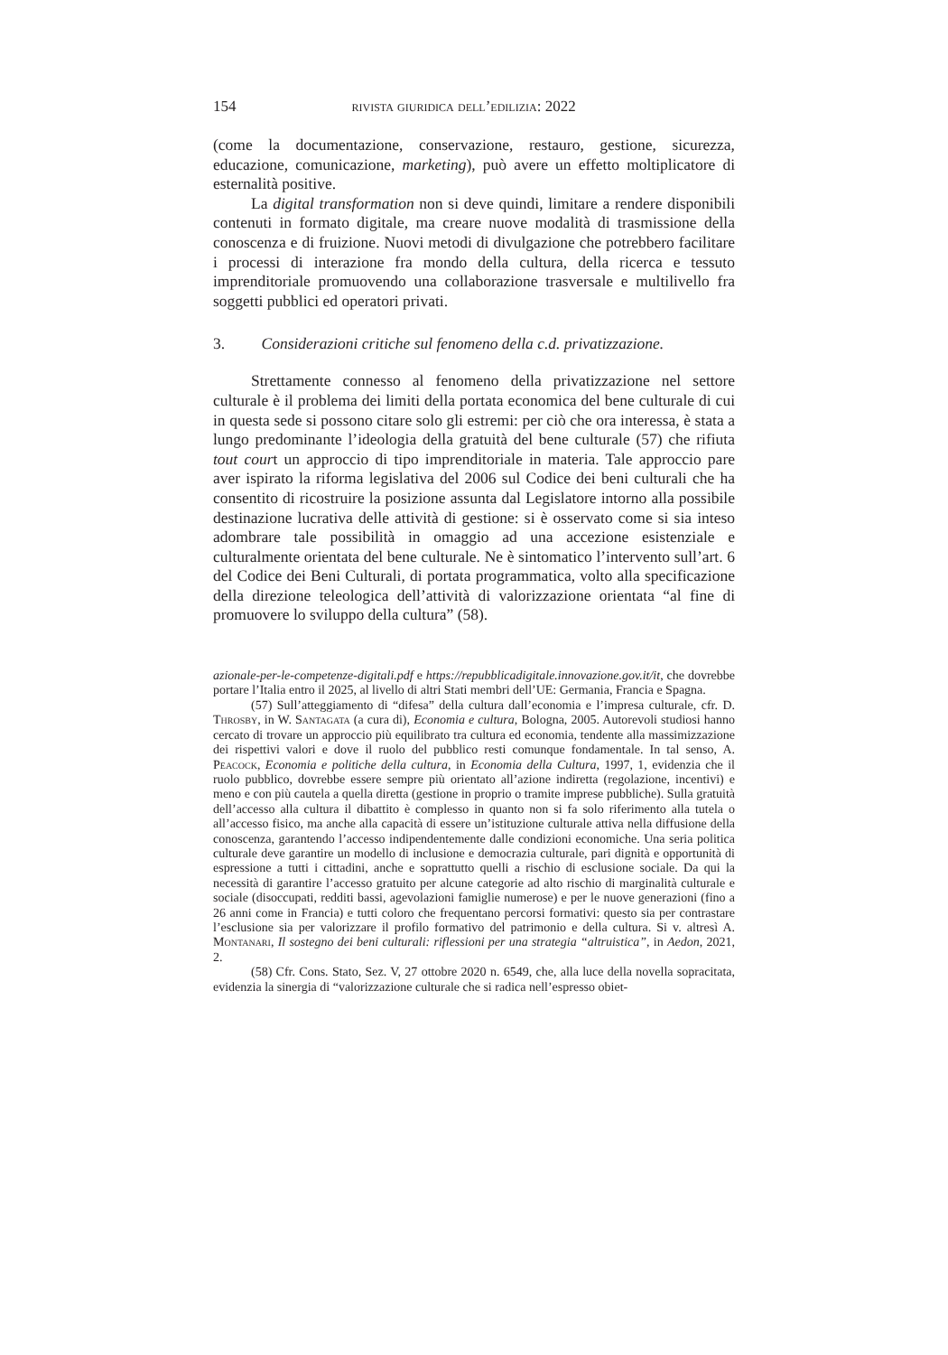154 rivista giuridica dell’edilizia: 2022
(come la documentazione, conservazione, restauro, gestione, sicurezza, educazione, comunicazione, marketing), può avere un effetto moltiplicatore di esternalità positive.
La digital transformation non si deve quindi, limitare a rendere disponibili contenuti in formato digitale, ma creare nuove modalità di trasmissione della conoscenza e di fruizione. Nuovi metodi di divulgazione che potrebbero facilitare i processi di interazione fra mondo della cultura, della ricerca e tessuto imprenditoriale promuovendo una collaborazione trasversale e multilivello fra soggetti pubblici ed operatori privati.
3. Considerazioni critiche sul fenomeno della c.d. privatizzazione.
Strettamente connesso al fenomeno della privatizzazione nel settore culturale è il problema dei limiti della portata economica del bene culturale di cui in questa sede si possono citare solo gli estremi: per ciò che ora interessa, è stata a lungo predominante l’ideologia della gratuità del bene culturale (57) che rifiuta tout court un approccio di tipo imprenditoriale in materia. Tale approccio pare aver ispirato la riforma legislativa del 2006 sul Codice dei beni culturali che ha consentito di ricostruire la posizione assunta dal Legislatore intorno alla possibile destinazione lucrativa delle attività di gestione: si è osservato come si sia inteso adombrare tale possibilità in omaggio ad una accezione esistenziale e culturalmente orientata del bene culturale. Ne è sintomatico l’intervento sull’art. 6 del Codice dei Beni Culturali, di portata programmatica, volto alla specificazione della direzione teleologica dell’attività di valorizzazione orientata “al fine di promuovere lo sviluppo della cultura” (58).
azionale-per-le-competenze-digitali.pdf e https://repubblicadigitale.innovazione.gov.it/it, che dovrebbe portare l’Italia entro il 2025, al livello di altri Stati membri dell’UE: Germania, Francia e Spagna.
(57) Sull’atteggiamento di “difesa” della cultura dall’economia e l’impresa culturale, cfr. D. Throsby, in W. Santagata (a cura di), Economia e cultura, Bologna, 2005. Autorevoli studiosi hanno cercato di trovare un approccio più equilibrato tra cultura ed economia, tendente alla massimizzazione dei rispettivi valori e dove il ruolo del pubblico resti comunque fondamentale. In tal senso, A. Peacock, Economia e politiche della cultura, in Economia della Cultura, 1997, 1, evidenzia che il ruolo pubblico, dovrebbe essere sempre più orientato all’azione indiretta (regolazione, incentivi) e meno e con più cautela a quella diretta (gestione in proprio o tramite imprese pubbliche). Sulla gratuità dell’accesso alla cultura il dibattito è complesso in quanto non si fa solo riferimento alla tutela o all’accesso fisico, ma anche alla capacità di essere un’istituzione culturale attiva nella diffusione della conoscenza, garantendo l’accesso indipendentemente dalle condizioni economiche. Una seria politica culturale deve garantire un modello di inclusione e democrazia culturale, pari dignità e opportunità di espressione a tutti i cittadini, anche e soprattutto quelli a rischio di esclusione sociale. Da qui la necessità di garantire l’accesso gratuito per alcune categorie ad alto rischio di marginalità culturale e sociale (disoccupati, redditi bassi, agevolazioni famiglie numerose) e per le nuove generazioni (fino a 26 anni come in Francia) e tutti coloro che frequentano percorsi formativi: questo sia per contrastare l’esclusione sia per valorizzare il profilo formativo del patrimonio e della cultura. Si v. altresì A. Montanari, Il sostegno dei beni culturali: riflessioni per una strategia “altruistica”, in Aedon, 2021, 2.
(58) Cfr. Cons. Stato, Sez. V, 27 ottobre 2020 n. 6549, che, alla luce della novella sopracitata, evidenzia la sinergia di “valorizzazione culturale che si radica nell’espresso obiet-